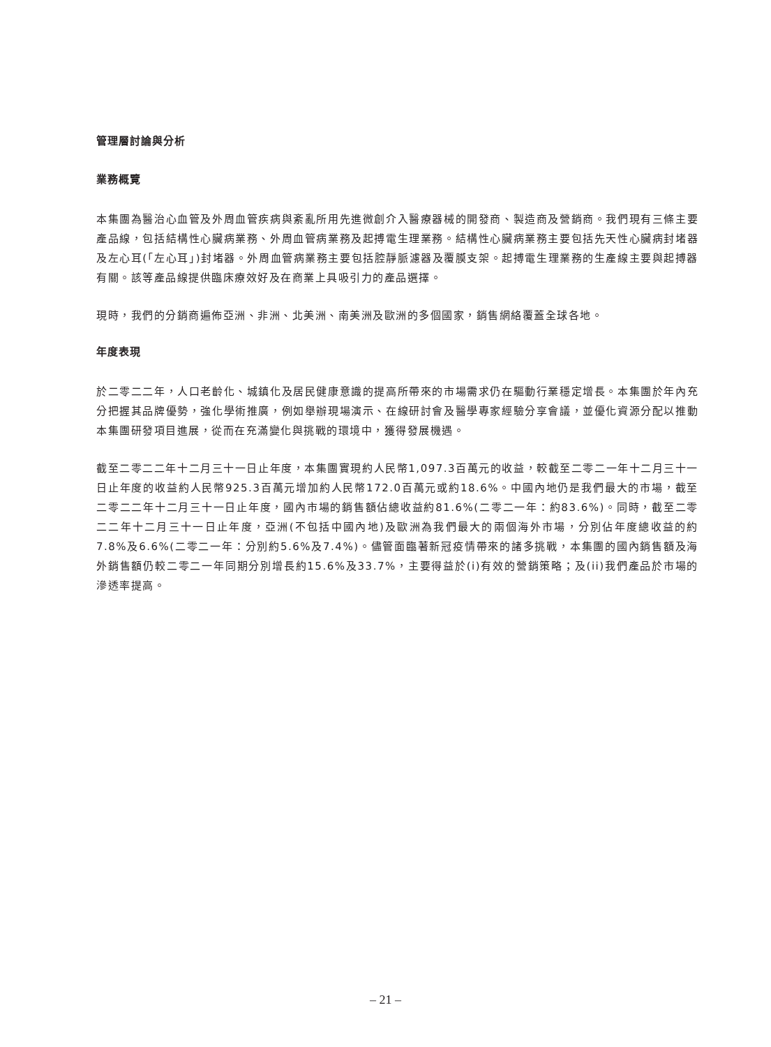管理層討論與分析
業務概覽
本集團為醫治心血管及外周血管疾病與紊亂所用先進微創介入醫療器械的開發商、製造商及營銷商。我們現有三條主要產品線，包括結構性心臟病業務、外周血管病業務及起搏電生理業務。結構性心臟病業務主要包括先天性心臟病封堵器及左心耳(「左心耳」)封堵器。外周血管病業務主要包括腔靜脈濾器及覆膜支架。起搏電生理業務的生產線主要與起搏器有關。該等產品線提供臨床療效好及在商業上具吸引力的產品選擇。
現時，我們的分銷商遍佈亞洲、非洲、北美洲、南美洲及歐洲的多個國家，銷售網絡覆蓋全球各地。
年度表現
於二零二二年，人口老齡化、城鎮化及居民健康意識的提高所帶來的市場需求仍在驅動行業穩定增長。本集團於年內充分把握其品牌優勢，強化學術推廣，例如舉辦現場演示、在線研討會及醫學專家經驗分享會議，並優化資源分配以推動本集團研發項目進展，從而在充滿變化與挑戰的環境中，獲得發展機遇。
截至二零二二年十二月三十一日止年度，本集團實現約人民幣1,097.3百萬元的收益，較截至二零二一年十二月三十一日止年度的收益約人民幣925.3百萬元增加約人民幣172.0百萬元或約18.6%。中國內地仍是我們最大的市場，截至二零二二年十二月三十一日止年度，國內市場的銷售額佔總收益約81.6%(二零二一年：約83.6%)。同時，截至二零二二年十二月三十一日止年度，亞洲(不包括中國內地)及歐洲為我們最大的兩個海外市場，分別佔年度總收益的約7.8%及6.6%(二零二一年：分別約5.6%及7.4%)。儘管面臨著新冠疫情帶來的諸多挑戰，本集團的國內銷售額及海外銷售額仍較二零二一年同期分別增長約15.6%及33.7%，主要得益於(i)有效的營銷策略；及(ii)我們產品於市場的滲透率提高。
– 21 –